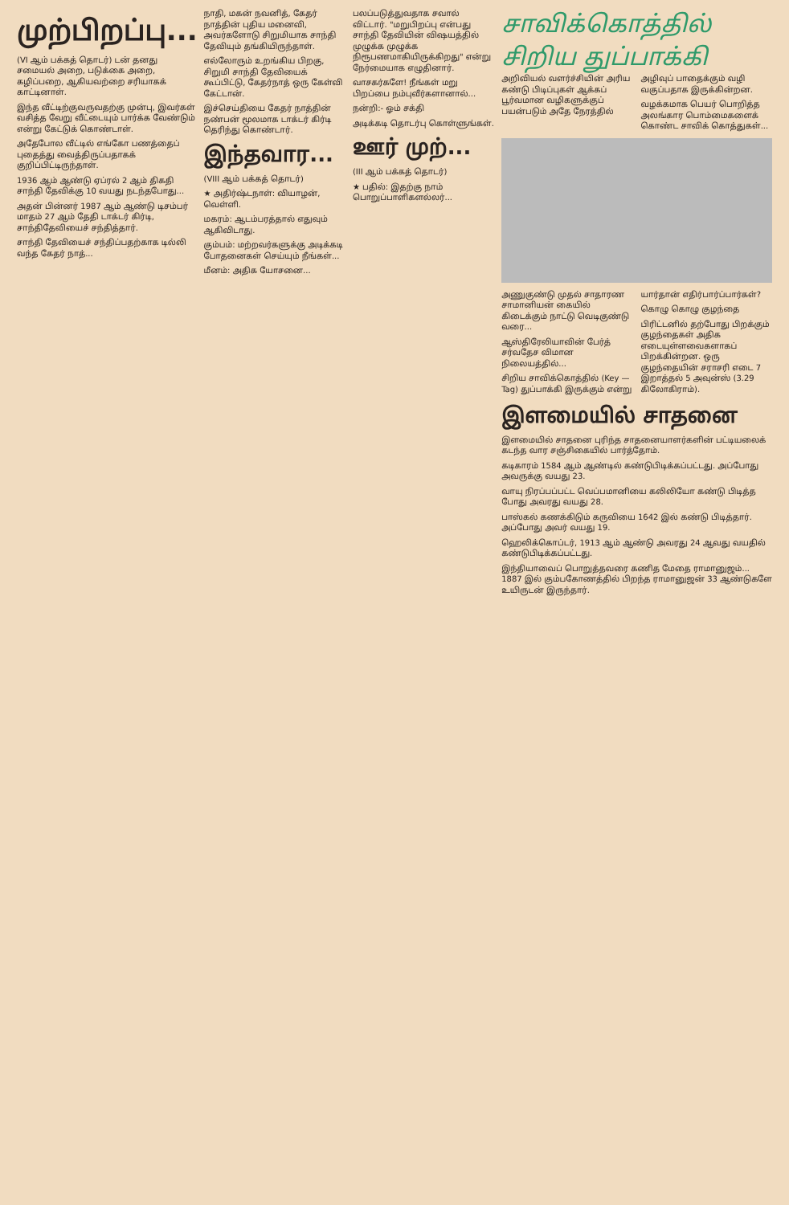முற்பிறப்பு...
(VI ஆம் பக்கத் தொடர்) டன் தனது சமையல் அறை, படுக்கை அறை, கழிப்பறை, ஆகியவற்றை சரியாகக் காட்டினாள்.
இந்த வீட்டிற்குவருவதற்கு முன்பு, இவர்கள் வசித்த வேறு வீட்டையும் பார்க்க வேண்டும் என்று கேட்டுக் கொண்டாள்.
அதேபோல வீட்டில் எங்கோ பணத்தைப் புதைத்து வைத்திருப்பதாகக் குறிப்பிட்டிருந்தாள்.
1936 ஆம் ஆண்டு ஏப்ரல் 2 ஆம் திகதி சாந்தி தேவிக்கு 10 வயது நடந்தபோது...
அதன் பின்னர் 1987 ஆம் ஆண்டு டிசம்பர் மாதம் 27 ஆம் தேதி டாக்டர் கிர்டி, சாந்திதேவியைச் சந்தித்தார்.
சாந்தி தேவியைச் சந்திப்பதற்காக டில்லி வந்த கேதர் நாத்...
நாதி, மகன் நவனித், கேதர் நாத்தின் புதிய மனைவி, அவர்களோடு சிறுமியாக சாந்தி தேவியும் தங்கியிருந்தாள்.
எல்லோரும் உறங்கிய பிறகு, சிறுமி சாந்தி தேவியைக் கூப்பிட்டு, கேதர்நாத் ஒரு கேள்வி கேட்டான்.
இச்செய்தியை கேதர் நாத்தின் நண்பன் மூலமாக டாக்டர் கிர்டி தெரிந்து கொண்டார்.
இந்தவார...
(VIII ஆம் பக்கத் தொடர்)
★ அதிர்ஷ்டநாள்: வியாழன், வெள்ளி.
மகரம்: ஆடம்பரத்தால் எதுவும் ஆகிவிடாது.
கும்பம்: மற்றவர்களுக்கு அடிக்கடி போதனைகள் செய்யும் நீங்கள்...
மீனம்: அதிக யோசனை...
பலப்படுத்துவதாக சவால் விட்டார். "மறுபிறப்பு என்பது சாந்தி தேவியின் விஷயத்தில் முழுக்க முழுக்க நிரூபணமாகியிருக்கிறது" என்று நேர்மையாக எழுதினார்.
வாசகர்களே! நீங்கள் மறு பிறப்பை நம்புவீர்களானால்...
நன்றி:- ஓம் சக்தி
அடிக்கடி தொடர்பு கொள்ளுங்கள்.
ஊர் முற்...
(III ஆம் பக்கத் தொடர்)
★ பதில்: இதற்கு நாம் பொறுப்பாளிகளல்லர்...
சாவிக்கொத்தில் சிறிய துப்பாக்கி
அறிவியல் வளர்ச்சியின் அரிய கண்டு பிடிப்புகள் ஆக்கப் பூர்வமான வழிகளுக்குப் பயன்படும் அதே நேரத்தில் அழிவுப் பாதைக்கும் வழி வகுப்பதாக இருக்கின்றன.
வழக்கமாக பெயர் பொறித்த அலங்கார பொம்மைகளைக் கொண்ட சாவிக் கொத்துகள்...
அணுகுண்டு முதல் சாதாரண சாமானியன் கையில் கிடைக்கும் நாட்டு வெடிகுண்டு வரை...
ஆஸ்திரேலியாவின் பேர்த் சர்வதேச விமான நிலையத்தில்...
சிறிய சாவிக்கொத்தில் (Key — Tag) துப்பாக்கி இருக்கும் என்று யார்தான் எதிர்பார்ப்பார்கள்?
கொழு கொழு குழந்தை
பிரிட்டனில் தற்போது பிறக்கும் குழந்தைகள் அதிக எடையுள்ளவைகளாகப் பிறக்கின்றன. ஒரு குழந்தையின் சராசரி எடை 7 இறாத்தல் 5 அவுன்ஸ் (3.29 கிலோகிராம்).
இளமையில் சாதனை
இளமையில் சாதனை புரிந்த சாதனையாளர்களின் பட்டியலைக் கடந்த வார சஞ்சிகையில் பார்த்தோம்.
கடிகாரம் 1584 ஆம் ஆண்டில் கண்டுபிடிக்கப்பட்டது. அப்போது அவருக்கு வயது 23.
வாயு நிரப்பப்பட்ட வெப்பமானியை கலிலியோ கண்டு பிடித்த போது அவரது வயது 28.
பாஸ்கல் கணக்கிடும் கருவியை 1642 இல் கண்டு பிடித்தார். அப்போது அவர் வயது 19.
ஹெலிக்கொப்டர், 1913 ஆம் ஆண்டு அவரது 24 ஆவது வயதில் கண்டுபிடிக்கப்பட்டது.
இந்தியாவைப் பொறுத்தவரை கணித மேதை ராமானுஜம்... 1887 இல் கும்பகோணத்தில் பிறந்த ராமானுஜன் 33 ஆண்டுகளே உயிருடன் இருந்தார்.